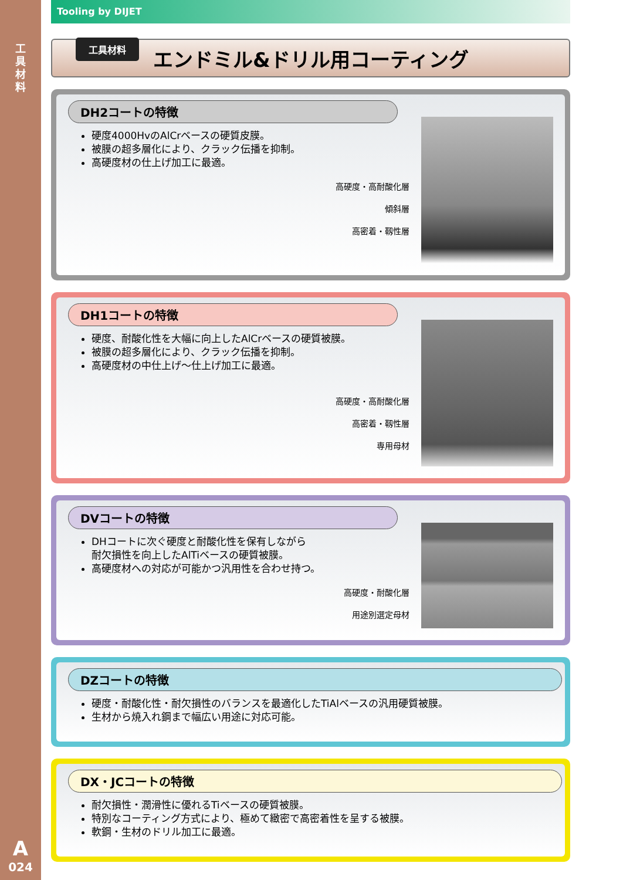工具材料
A
024
Tooling by DIJET
工具材料
エンドミル&ドリル用コーティング
DH2コートの特徴
硬度4000HvのAlCrベースの硬質皮膜。
被膜の超多層化により、クラック伝播を抑制。
高硬度材の仕上げ加工に最適。
高硬度・高耐酸化層
傾斜層
高密着・靱性層
DH1コートの特徴
硬度、耐酸化性を大幅に向上したAlCrベースの硬質被膜。
被膜の超多層化により、クラック伝播を抑制。
高硬度材の中仕上げ〜仕上げ加工に最適。
高硬度・高耐酸化層
高密着・靱性層
専用母材
DVコートの特徴
DHコートに次ぐ硬度と耐酸化性を保有しながら
耐欠損性を向上したAlTiベースの硬質被膜。
高硬度材への対応が可能かつ汎用性を合わせ持つ。
高硬度・耐酸化層
用途別選定母材
DZコートの特徴
硬度・耐酸化性・耐欠損性のバランスを最適化したTiAlベースの汎用硬質被膜。
生材から焼入れ鋼まで幅広い用途に対応可能。
DX・JCコートの特徴
耐欠損性・潤滑性に優れるTiベースの硬質被膜。
特別なコーティング方式により、極めて緻密で高密着性を呈する被膜。
軟鋼・生材のドリル加工に最適。